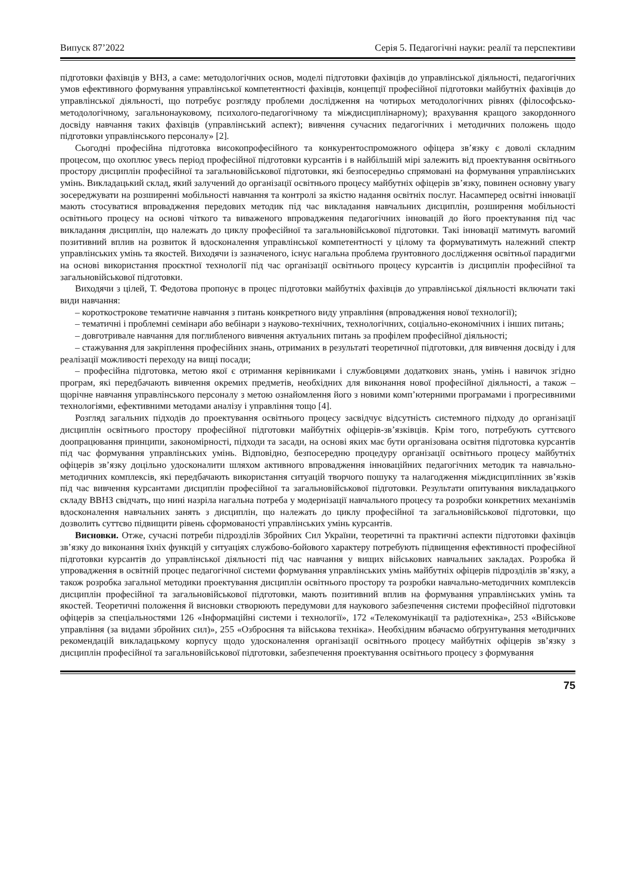Випуск 87’2022 Серія 5. Педагогічні науки: реалії та перспективи
підготовки фахівців у ВНЗ, а саме: методологічних основ, моделі підготовки фахівців до управлінської діяльності, педагогічних умов ефективного формування управлінської компетентності фахівців, концепції професійної підготовки майбутніх фахівців до управлінської діяльності, що потребує розгляду проблеми дослідження на чотирьох методологічних рівнях (філософсько-методологічному, загальнонауковому, психолого-педагогічному та міждисциплінарному); врахування кращого закордонного досвіду навчання таких фахівців (управлінський аспект); вивчення сучасних педагогічних і методичних положень щодо підготовки управлінського персоналу» [2].
Сьогодні професійна підготовка високопрофесійного та конкурентоспроможного офіцера зв’язку є доволі складним процесом, що охоплює увесь період професійної підготовки курсантів і в найбільшій мірі залежить від проектування освітнього простору дисциплін професійної та загальновійськової підготовки, які безпосередньо спрямовані на формування управлінських умінь. Викладацький склад, який залучений до організації освітнього процесу майбутніх офіцерів зв’язку, повинен основну увагу зосереджувати на розширенні мобільності навчання та контролі за якістю надання освітніх послуг. Насамперед освітні інновації мають стосуватися впровадження передових методик під час викладання навчальних дисциплін, розширення мобільності освітнього процесу на основі чіткого та виваженого впровадження педагогічних інновацій до його проектування під час викладання дисциплін, що належать до циклу професійної та загальновійськової підготовки. Такі інновації матимуть вагомий позитивний вплив на розвиток й вдосконалення управлінської компетентності у цілому та формуватимуть належний спектр управлінських умінь та якостей. Виходячи із зазначеного, існує нагальна проблема ґрунтовного дослідження освітньої парадигми на основі використання проєктної технології під час організації освітнього процесу курсантів із дисциплін професійної та загальновійськової підготовки.
Виходячи з цілей, Т. Федотова пропонує в процес підготовки майбутніх фахівців до управлінської діяльності включати такі види навчання:
– короткострокове тематичне навчання з питань конкретного виду управління (впровадження нової технології);
– тематичні і проблемні семінари або вебінари з науково-технічних, технологічних, соціально-економічних і інших питань;
– довготривале навчання для поглибленого вивчення актуальних питань за профілем професійної діяльності;
– стажування для закріплення професійних знань, отриманих в результаті теоретичної підготовки, для вивчення досвіду і для реалізації можливості переходу на вищі посади;
– професійна підготовка, метою якої є отримання керівниками і службовцями додаткових знань, умінь і навичок згідно програм, які передбачають вивчення окремих предметів, необхідних для виконання нової професійної діяльності, а також – щорічне навчання управлінського персоналу з метою ознайомлення його з новими комп’ютерними програмами і прогресивними технологіями, ефективними методами аналізу і управління тощо [4].
Розгляд загальних підходів до проектування освітнього процесу засвідчує відсутність системного підходу до організації дисциплін освітнього простору професійної підготовки майбутніх офіцерів-зв’язківців. Крім того, потребують суттєвого доопрацювання принципи, закономірності, підходи та засади, на основі яких має бути організована освітня підготовка курсантів під час формування управлінських умінь. Відповідно, безпосередню процедуру організації освітнього процесу майбутніх офіцерів зв’язку доцільно удосконалити шляхом активного впровадження інноваційних педагогічних методик та навчально-методичних комплексів, які передбачають використання ситуацій творчого пошуку та налагодження міждисциплінних зв’язків під час вивчення курсантами дисциплін професійної та загальновійськової підготовки. Результати опитування викладацького складу ВВНЗ свідчать, що нині назріла нагальна потреба у модернізації навчального процесу та розробки конкретних механізмів вдосконалення навчальних занять з дисциплін, що належать до циклу професійної та загальновійськової підготовки, що дозволить суттєво підвищити рівень сформованості управлінських умінь курсантів.
Висновки. Отже, сучасні потреби підрозділів Збройних Сил України, теоретичні та практичні аспекти підготовки фахівців зв’язку до виконання їхніх функцій у ситуаціях службово-бойового характеру потребують підвищення ефективності професійної підготовки курсантів до управлінської діяльності під час навчання у вищих військових навчальних закладах. Розробка й упровадження в освітній процес педагогічної системи формування управлінських умінь майбутніх офіцерів підрозділів зв’язку, а також розробка загальної методики проектування дисциплін освітнього простору та розробки навчально-методичних комплексів дисциплін професійної та загальновійськової підготовки, мають позитивний вплив на формування управлінських умінь та якостей. Теоретичні положення й висновки створюють передумови для наукового забезпечення системи професійної підготовки офіцерів за спеціальностями 126 «Інформаційні системи і технології», 172 «Телекомунікації та радіотехніка», 253 «Військове управління (за видами збройних сил)», 255 «Озброєння та військова техніка». Необхідним вбачаємо обґрунтування методичних рекомендацій викладацькому корпусу щодо удосконалення організації освітнього процесу майбутніх офіцерів зв’язку з дисциплін професійної та загальновійськової підготовки, забезпечення проектування освітнього процесу з формування
75